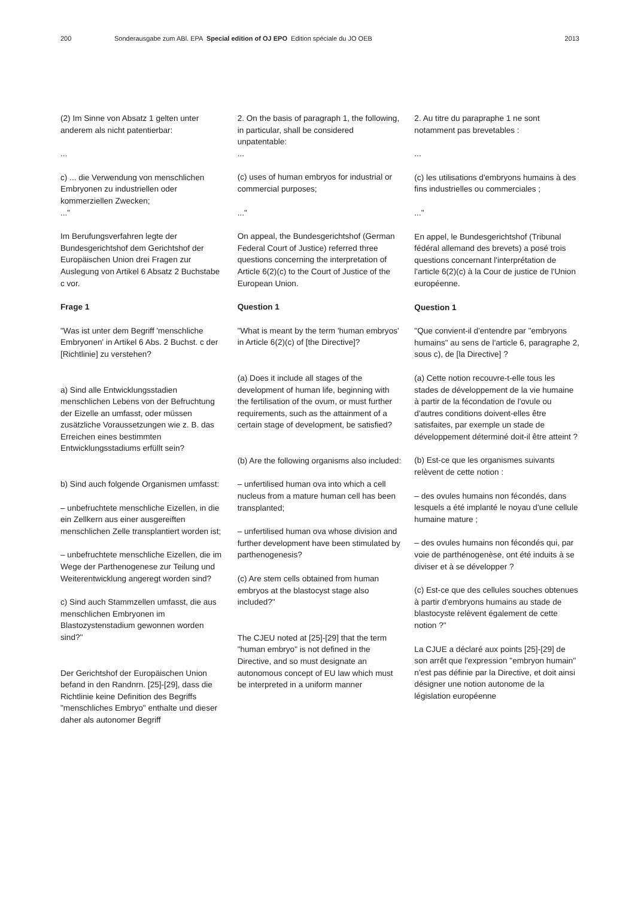200 Sonderausgabe zum ABl. EPA Special edition of OJ EPO Edition spéciale du JO OEB 2013
(2) Im Sinne von Absatz 1 gelten unter anderem als nicht patentierbar:
...
c) ... die Verwendung von menschlichen Embryonen zu industriellen oder kommerziellen Zwecken;
..."
Im Berufungsverfahren legte der Bundesgerichtshof dem Gerichtshof der Europäischen Union drei Fragen zur Auslegung von Artikel 6 Absatz 2 Buchstabe c vor.
Frage 1
"Was ist unter dem Begriff 'menschliche Embryonen' in Artikel 6 Abs. 2 Buchst. c der [Richtlinie] zu verstehen?
a) Sind alle Entwicklungsstadien menschlichen Lebens von der Befruchtung der Eizelle an umfasst, oder müssen zusätzliche Voraussetzungen wie z. B. das Erreichen eines bestimmten Entwicklungsstadiums erfüllt sein?
b) Sind auch folgende Organismen umfasst:
– unbefruchtete menschliche Eizellen, in die ein Zellkern aus einer ausgereiften menschlichen Zelle transplantiert worden ist;
– unbefruchtete menschliche Eizellen, die im Wege der Parthenogenese zur Teilung und Weiterentwicklung angeregt worden sind?
c) Sind auch Stammzellen umfasst, die aus menschlichen Embryonen im Blastozystenstadium gewonnen worden sind?"
Der Gerichtshof der Europäischen Union befand in den Randnrn. [25]-[29], dass die Richtlinie keine Definition des Begriffs "menschliches Embryo" enthalte und dieser daher als autonomer Begriff
2. On the basis of paragraph 1, the following, in particular, shall be considered unpatentable:
...
(c) uses of human embryos for industrial or commercial purposes;
..."
On appeal, the Bundesgerichtshof (German Federal Court of Justice) referred three questions concerning the interpretation of Article 6(2)(c) to the Court of Justice of the European Union.
Question 1
"What is meant by the term 'human embryos' in Article 6(2)(c) of [the Directive]?
(a) Does it include all stages of the development of human life, beginning with the fertilisation of the ovum, or must further requirements, such as the attainment of a certain stage of development, be satisfied?
(b) Are the following organisms also included:
– unfertilised human ova into which a cell nucleus from a mature human cell has been transplanted;
– unfertilised human ova whose division and further development have been stimulated by parthenogenesis?
(c) Are stem cells obtained from human embryos at the blastocyst stage also included?"
The CJEU noted at [25]-[29] that the term "human embryo" is not defined in the Directive, and so must designate an autonomous concept of EU law which must be interpreted in a uniform manner
2. Au titre du parapraphe 1 ne sont notamment pas brevetables :
...
(c) les utilisations d'embryons humains à des fins industrielles ou commerciales ;
..."
En appel, le Bundesgerichtshof (Tribunal fédéral allemand des brevets) a posé trois questions concernant l'interprétation de l'article 6(2)(c) à la Cour de justice de l'Union européenne.
Question 1
"Que convient-il d'entendre par "embryons humains" au sens de l'article 6, paragraphe 2, sous c), de [la Directive] ?
(a) Cette notion recouvre-t-elle tous les stades de développement de la vie humaine à partir de la fécondation de l'ovule ou d'autres conditions doivent-elles être satisfaites, par exemple un stade de développement déterminé doit-il être atteint ?
(b) Est-ce que les organismes suivants relèvent de cette notion :
– des ovules humains non fécondés, dans lesquels a été implanté le noyau d'une cellule humaine mature ;
– des ovules humains non fécondés qui, par voie de parthénogenèse, ont été induits à se diviser et à se développer ?
(c) Est-ce que des cellules souches obtenues à partir d'embryons humains au stade de blastocyste relèvent également de cette notion ?"
La CJUE a déclaré aux points [25]-[29] de son arrêt que l'expression "embryon humain" n'est pas définie par la Directive, et doit ainsi désigner une notion autonome de la législation européenne